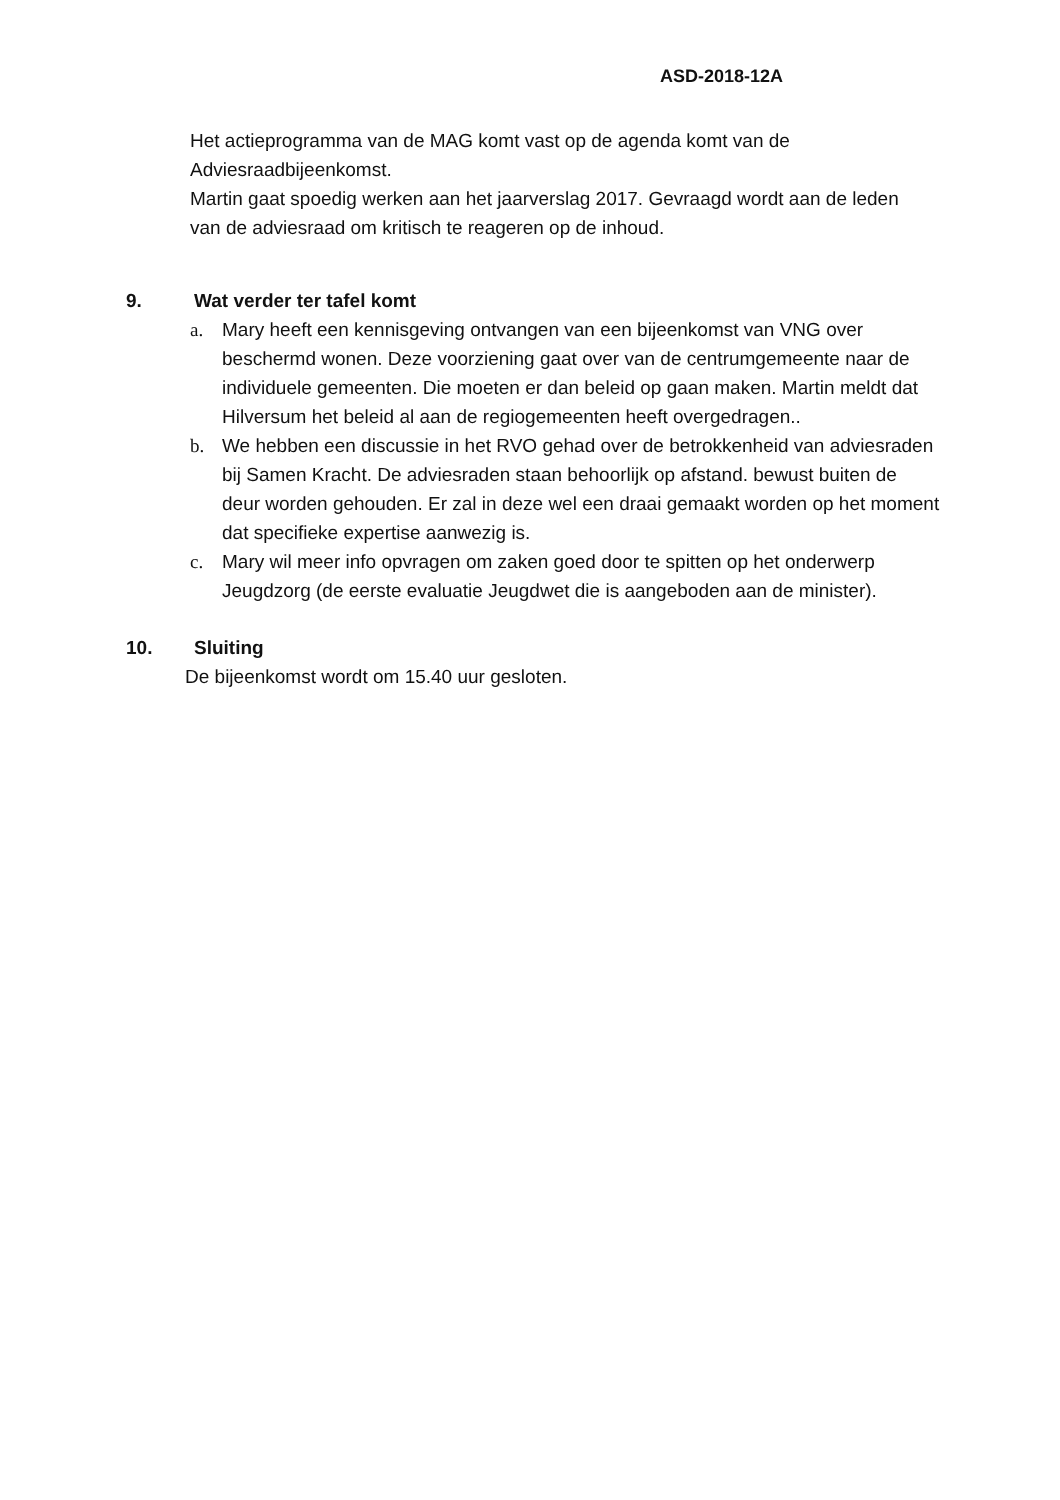ASD-2018-12A
Het actieprogramma van de MAG komt vast op de agenda komt van de Adviesraadbijeenkomst.
Martin gaat spoedig werken aan het jaarverslag 2017. Gevraagd wordt aan de leden van de adviesraad om kritisch te reageren op de inhoud.
9. Wat verder ter tafel komt
a. Mary heeft een kennisgeving ontvangen van een bijeenkomst van VNG over beschermd wonen. Deze voorziening gaat over van de centrumgemeente naar de individuele gemeenten. Die moeten er dan beleid op gaan maken. Martin meldt dat Hilversum het beleid al aan de regiogemeenten heeft overgedragen..
b. We hebben een discussie in het RVO gehad over de betrokkenheid van adviesraden bij Samen Kracht. De adviesraden staan behoorlijk op afstand. bewust buiten de deur worden gehouden. Er zal in deze wel een draai gemaakt worden op het moment dat specifieke expertise aanwezig is.
c. Mary wil meer info opvragen om zaken goed door te spitten op het onderwerp Jeugdzorg (de eerste evaluatie Jeugdwet die is aangeboden aan de minister).
10. Sluiting
De bijeenkomst wordt om 15.40 uur gesloten.